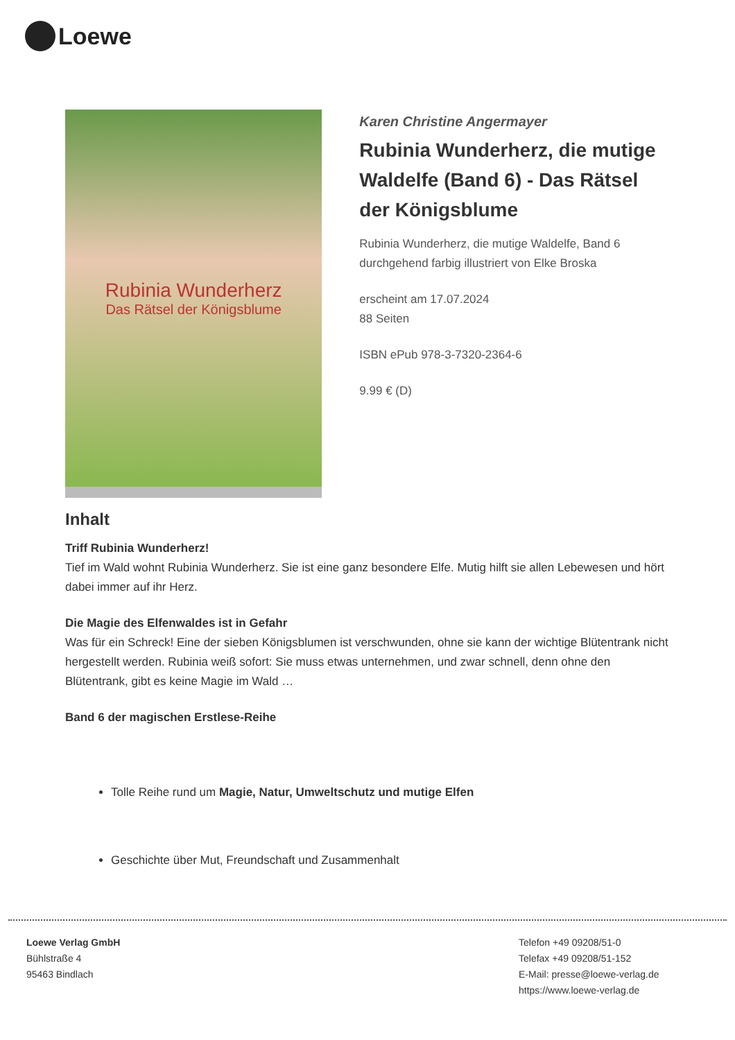Loewe
Rubinia Wunderherz
Das Rätsel der Königsblume
Karen Christine Angermayer
Rubinia Wunderherz, die mutige Waldelfe (Band 6) - Das Rätsel der Königsblume
Rubinia Wunderherz, die mutige Waldelfe, Band 6
durchgehend farbig illustriert von Elke Broska
erscheint am 17.07.2024
88 Seiten
ISBN ePub 978-3-7320-2364-6
9.99 € (D)
Inhalt
Triff Rubinia Wunderherz!
Tief im Wald wohnt Rubinia Wunderherz. Sie ist eine ganz besondere Elfe. Mutig hilft sie allen Lebewesen und hört dabei immer auf ihr Herz.
Die Magie des Elfenwaldes ist in Gefahr
Was für ein Schreck! Eine der sieben Königsblumen ist verschwunden, ohne sie kann der wichtige Blütentrank nicht hergestellt werden. Rubinia weiß sofort: Sie muss etwas unternehmen, und zwar schnell, denn ohne den Blütentrank, gibt es keine Magie im Wald …
Band 6 der magischen Erstlese-Reihe
Tolle Reihe rund um Magie, Natur, Umweltschutz und mutige Elfen
Geschichte über Mut, Freundschaft und Zusammenhalt
Loewe Verlag GmbH
Bühlstraße 4
95463 Bindlach
Telefon +49 09208/51-0
Telefax +49 09208/51-152
E-Mail: presse@loewe-verlag.de
https://www.loewe-verlag.de